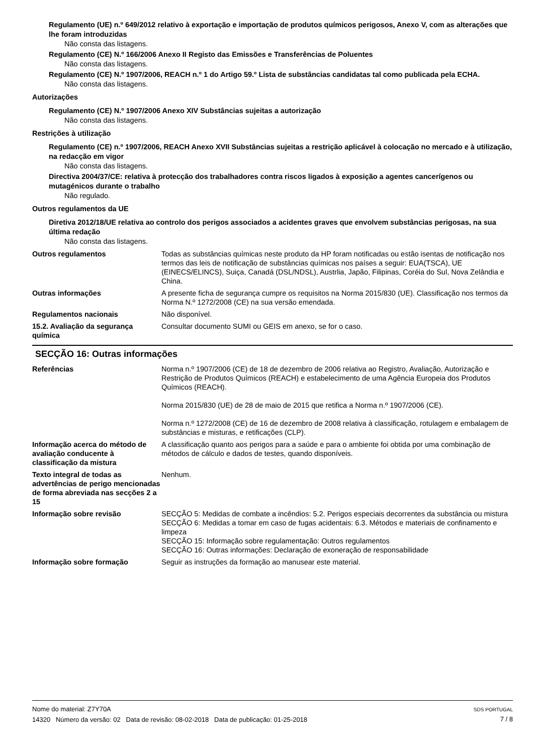Regulamento (UE) n.º 649/2012 relativo à exportação e importação de produtos químicos perigosos, Anexo V, com as alterações que lhe foram introduzidas
Não consta das listagens.
Regulamento (CE) N.º 166/2006 Anexo II Registo das Emissões e Transferências de Poluentes
Não consta das listagens.
Regulamento (CE) N.º 1907/2006, REACH n.º 1 do Artigo 59.º Lista de substâncias candidatas tal como publicada pela ECHA.
Não consta das listagens.
Autorizações
Regulamento (CE) N.º 1907/2006 Anexo XIV Substâncias sujeitas a autorização
Não consta das listagens.
Restrições à utilização
Regulamento (CE) n.º 1907/2006, REACH Anexo XVII Substâncias sujeitas a restrição aplicável à colocação no mercado e à utilização, na redacção em vigor
Não consta das listagens.
Directiva 2004/37/CE: relativa à protecção dos trabalhadores contra riscos ligados à exposição a agentes cancerígenos ou mutagénicos durante o trabalho
Não regulado.
Outros regulamentos da UE
Diretiva 2012/18/UE relativa ao controlo dos perigos associados a acidentes graves que envolvem substâncias perigosas, na sua última redação
Não consta das listagens.
Outros regulamentos Todas as substâncias químicas neste produto da HP foram notificadas ou estão isentas de notificação nos termos das leis de notificação de substâncias químicas nos países a seguir: EUA(TSCA), UE (EINECS/ELINCS), Suiça, Canadá (DSL/NDSL), Austrlia, Japão, Filipinas, Coréia do Sul, Nova Zelândia e China.
Outras informações A presente ficha de segurança cumpre os requisitos na Norma 2015/830 (UE). Classificação nos termos da Norma N.º 1272/2008 (CE) na sua versão emendada.
Regulamentos nacionais Não disponível.
15.2. Avaliação da segurança química
Consultar documento SUMI ou GEIS em anexo, se for o caso.
SECÇÃO 16: Outras informações
Referências Norma n.º 1907/2006 (CE) de 18 de dezembro de 2006 relativa ao Registro, Avaliação, Autorização e Restrição de Produtos Químicos (REACH) e estabelecimento de uma Agência Europeia dos Produtos Químicos (REACH).
Norma 2015/830 (UE) de 28 de maio de 2015 que retifica a Norma n.º 1907/2006 (CE).
Norma n.º 1272/2008 (CE) de 16 de dezembro de 2008 relativa à classificação, rotulagem e embalagem de substâncias e misturas, e retificações (CLP).
Informação acerca do método de avaliação conducente à classificação da mistura
A classificação quanto aos perigos para a saúde e para o ambiente foi obtida por uma combinação de métodos de cálculo e dados de testes, quando disponíveis.
Texto integral de todas as advertências de perigo mencionadas de forma abreviada nas secções 2 a 15
Nenhum.
Informação sobre revisão SECÇÃO 5: Medidas de combate a incêndios: 5.2. Perigos especiais decorrentes da substância ou mistura
SECÇÃO 6: Medidas a tomar em caso de fugas acidentais: 6.3. Métodos e materiais de confinamento e limpeza
SECÇÃO 15: Informação sobre regulamentação: Outros regulamentos
SECÇÃO 16: Outras informações: Declaração de exoneração de responsabilidade
Informação sobre formação Seguir as instruções da formação ao manusear este material.
Nome do material: Z7Y70A
14320 Número da versão: 02 Data de revisão: 08-02-2018 Data de publicação: 01-25-2018
SDS PORTUGAL
7 / 8